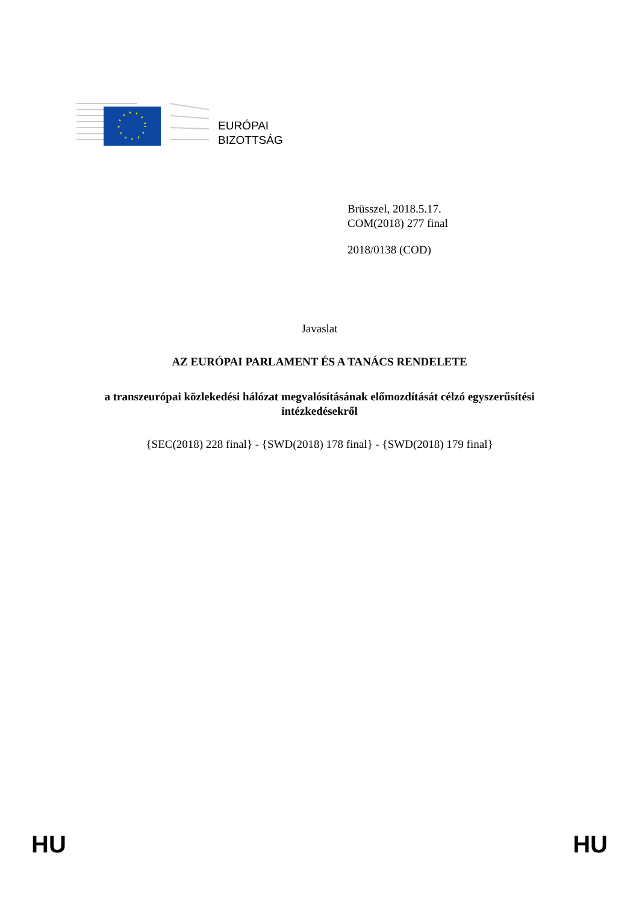EURÓPAI
BIZOTTSÁG
Brüsszel, 2018.5.17.
COM(2018) 277 final
2018/0138 (COD)
Javaslat
AZ EURÓPAI PARLAMENT ÉS A TANÁCS RENDELETE
a transzeurópai közlekedési hálózat megvalósításának előmozdítását célzó egyszerűsítési
intézkedésekről
{SEC(2018) 228 final} - {SWD(2018) 178 final} - {SWD(2018) 179 final}
HU HU